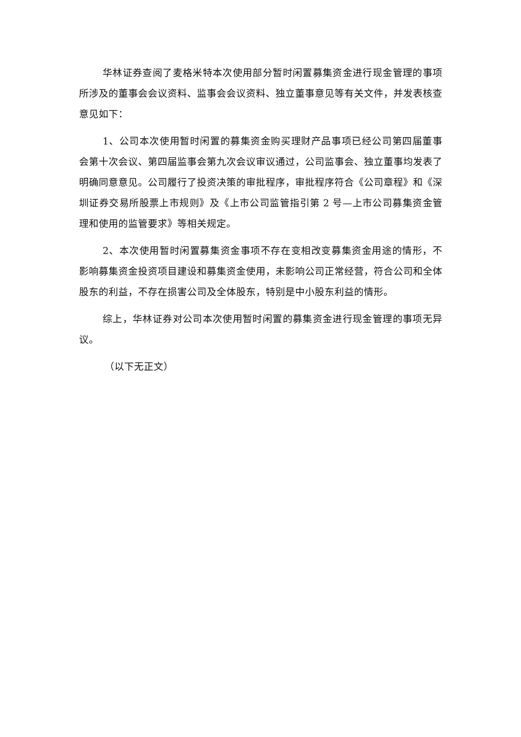华林证券查阅了麦格米特本次使用部分暂时闲置募集资金进行现金管理的事项所涉及的董事会会议资料、监事会会议资料、独立董事意见等有关文件，并发表核查意见如下：
1、公司本次使用暂时闲置的募集资金购买理财产品事项已经公司第四届董事会第十次会议、第四届监事会第九次会议审议通过，公司监事会、独立董事均发表了明确同意意见。公司履行了投资决策的审批程序，审批程序符合《公司章程》和《深圳证券交易所股票上市规则》及《上市公司监管指引第 2 号—上市公司募集资金管理和使用的监管要求》等相关规定。
2、本次使用暂时闲置募集资金事项不存在变相改变募集资金用途的情形，不影响募集资金投资项目建设和募集资金使用，未影响公司正常经营，符合公司和全体股东的利益，不存在损害公司及全体股东，特别是中小股东利益的情形。
综上，华林证券对公司本次使用暂时闲置的募集资金进行现金管理的事项无异议。
（以下无正文）